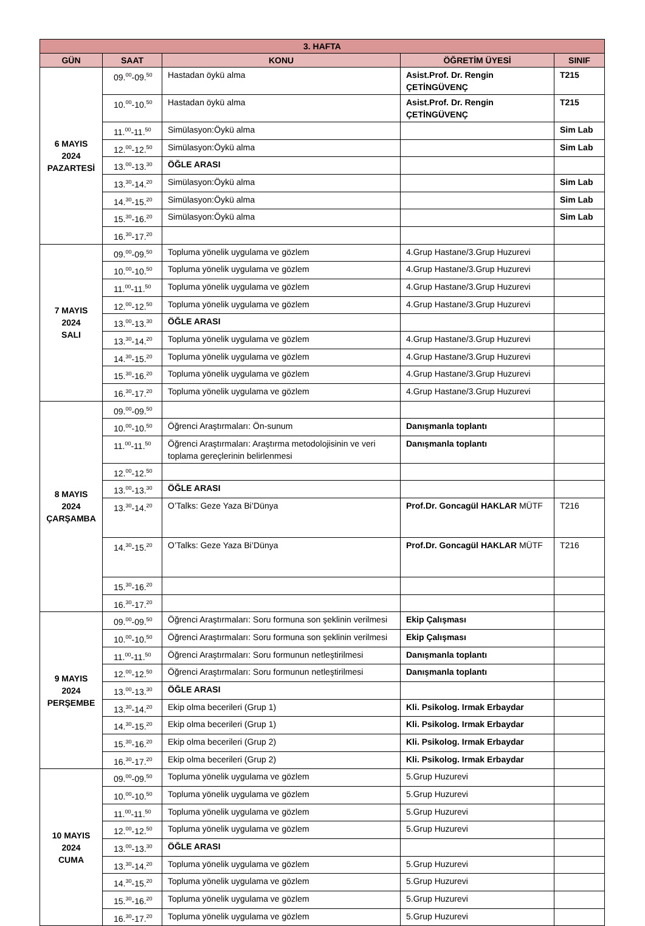| 3. HAFTA | | | | |
| --- | --- | --- | --- | --- |
| GÜN | SAAT | KONU | ÖĞRETİM ÜYESİ | SINIF |
| 6 MAYIS 2024 PAZARTESİ | 09.<sup>00</sup>-09.<sup>50</sup> | Hastadan öykü alma | Asist.Prof. Dr. Rengin ÇETİNGÜVENÇ | T215 |
| | 10.<sup>00</sup>-10.<sup>50</sup> | Hastadan öykü alma | Asist.Prof. Dr. Rengin ÇETİNGÜVENÇ | T215 |
| | 11.<sup>00</sup>-11.<sup>50</sup> | Simülasyon:Öykü alma | | Sim Lab |
| | 12.<sup>00</sup>-12.<sup>50</sup> | Simülasyon:Öykü alma | | Sim Lab |
| | 13.<sup>00</sup>-13.<sup>30</sup> | ÖĞLE ARASI | | |
| | 13.<sup>30</sup>-14.<sup>20</sup> | Simülasyon:Öykü alma | | Sim Lab |
| | 14.<sup>30</sup>-15.<sup>20</sup> | Simülasyon:Öykü alma | | Sim Lab |
| | 15.<sup>30</sup>-16.<sup>20</sup> | Simülasyon:Öykü alma | | Sim Lab |
| | 16.<sup>30</sup>-17.<sup>20</sup> | | | |
| 7 MAYIS 2024 SALI | 09.<sup>00</sup>-09.<sup>50</sup> | Topluma yönelik uygulama ve gözlem | 4.Grup Hastane/3.Grup Huzurevi | |
| | 10.<sup>00</sup>-10.<sup>50</sup> | Topluma yönelik uygulama ve gözlem | 4.Grup Hastane/3.Grup Huzurevi | |
| | 11.<sup>00</sup>-11.<sup>50</sup> | Topluma yönelik uygulama ve gözlem | 4.Grup Hastane/3.Grup Huzurevi | |
| | 12.<sup>00</sup>-12.<sup>50</sup> | Topluma yönelik uygulama ve gözlem | 4.Grup Hastane/3.Grup Huzurevi | |
| | 13.<sup>00</sup>-13.<sup>30</sup> | ÖĞLE ARASI | | |
| | 13.<sup>30</sup>-14.<sup>20</sup> | Topluma yönelik uygulama ve gözlem | 4.Grup Hastane/3.Grup Huzurevi | |
| | 14.<sup>30</sup>-15.<sup>20</sup> | Topluma yönelik uygulama ve gözlem | 4.Grup Hastane/3.Grup Huzurevi | |
| | 15.<sup>30</sup>-16.<sup>20</sup> | Topluma yönelik uygulama ve gözlem | 4.Grup Hastane/3.Grup Huzurevi | |
| | 16.<sup>30</sup>-17.<sup>20</sup> | Topluma yönelik uygulama ve gözlem | 4.Grup Hastane/3.Grup Huzurevi | |
| 8 MAYIS 2024 ÇARŞAMBA | 09.<sup>00</sup>-09.<sup>50</sup> | | | |
| | 10.<sup>00</sup>-10.<sup>50</sup> | Öğrenci Araştırmaları: Ön-sunum | Danışmanla toplantı | |
| | 11.<sup>00</sup>-11.<sup>50</sup> | Öğrenci Araştırmaları: Araştırma metodolojisinin ve veri toplama gereçlerinin belirlenmesi | Danışmanla toplantı | |
| | 12.<sup>00</sup>-12.<sup>50</sup> | | | |
| | 13.<sup>00</sup>-13.<sup>30</sup> | ÖĞLE ARASI | | |
| | 13.<sup>30</sup>-14.<sup>20</sup> | O’Talks: Geze Yaza Bi’Dünya | Prof.Dr. Goncagül HAKLAR MÜTF | T216 |
| | 14.<sup>30</sup>-15.<sup>20</sup> | O’Talks: Geze Yaza Bi’Dünya | Prof.Dr. Goncagül HAKLAR MÜTF | T216 |
| | 15.<sup>30</sup>-16.<sup>20</sup> | | | |
| | 16.<sup>30</sup>-17.<sup>20</sup> | | | |
| 9 MAYIS 2024 PERŞEMBE | 09.<sup>00</sup>-09.<sup>50</sup> | Öğrenci Araştırmaları: Soru formuna son şeklinin verilmesi | Ekip Çalışması | |
| | 10.<sup>00</sup>-10.<sup>50</sup> | Öğrenci Araştırmaları: Soru formuna son şeklinin verilmesi | Ekip Çalışması | |
| | 11.<sup>00</sup>-11.<sup>50</sup> | Öğrenci Araştırmaları: Soru formunun netleştirilmesi | Danışmanla toplantı | |
| | 12.<sup>00</sup>-12.<sup>50</sup> | Öğrenci Araştırmaları: Soru formunun netleştirilmesi | Danışmanla toplantı | |
| | 13.<sup>00</sup>-13.<sup>30</sup> | ÖĞLE ARASI | | |
| | 13.<sup>30</sup>-14.<sup>20</sup> | Ekip olma becerileri (Grup 1) | Kli. Psikolog. Irmak Erbaydar | |
| | 14.<sup>30</sup>-15.<sup>20</sup> | Ekip olma becerileri (Grup 1) | Kli. Psikolog. Irmak Erbaydar | |
| | 15.<sup>30</sup>-16.<sup>20</sup> | Ekip olma becerileri (Grup 2) | Kli. Psikolog. Irmak Erbaydar | |
| | 16.<sup>30</sup>-17.<sup>20</sup> | Ekip olma becerileri (Grup 2) | Kli. Psikolog. Irmak Erbaydar | |
| 10 MAYIS 2024 CUMA | 09.<sup>00</sup>-09.<sup>50</sup> | Topluma yönelik uygulama ve gözlem | 5.Grup Huzurevi | |
| | 10.<sup>00</sup>-10.<sup>50</sup> | Topluma yönelik uygulama ve gözlem | 5.Grup Huzurevi | |
| | 11.<sup>00</sup>-11.<sup>50</sup> | Topluma yönelik uygulama ve gözlem | 5.Grup Huzurevi | |
| | 12.<sup>00</sup>-12.<sup>50</sup> | Topluma yönelik uygulama ve gözlem | 5.Grup Huzurevi | |
| | 13.<sup>00</sup>-13.<sup>30</sup> | ÖĞLE ARASI | | |
| | 13.<sup>30</sup>-14.<sup>20</sup> | Topluma yönelik uygulama ve gözlem | 5.Grup Huzurevi | |
| | 14.<sup>30</sup>-15.<sup>20</sup> | Topluma yönelik uygulama ve gözlem | 5.Grup Huzurevi | |
| | 15.<sup>30</sup>-16.<sup>20</sup> | Topluma yönelik uygulama ve gözlem | 5.Grup Huzurevi | |
| | 16.<sup>30</sup>-17.<sup>20</sup> | Topluma yönelik uygulama ve gözlem | 5.Grup Huzurevi | |